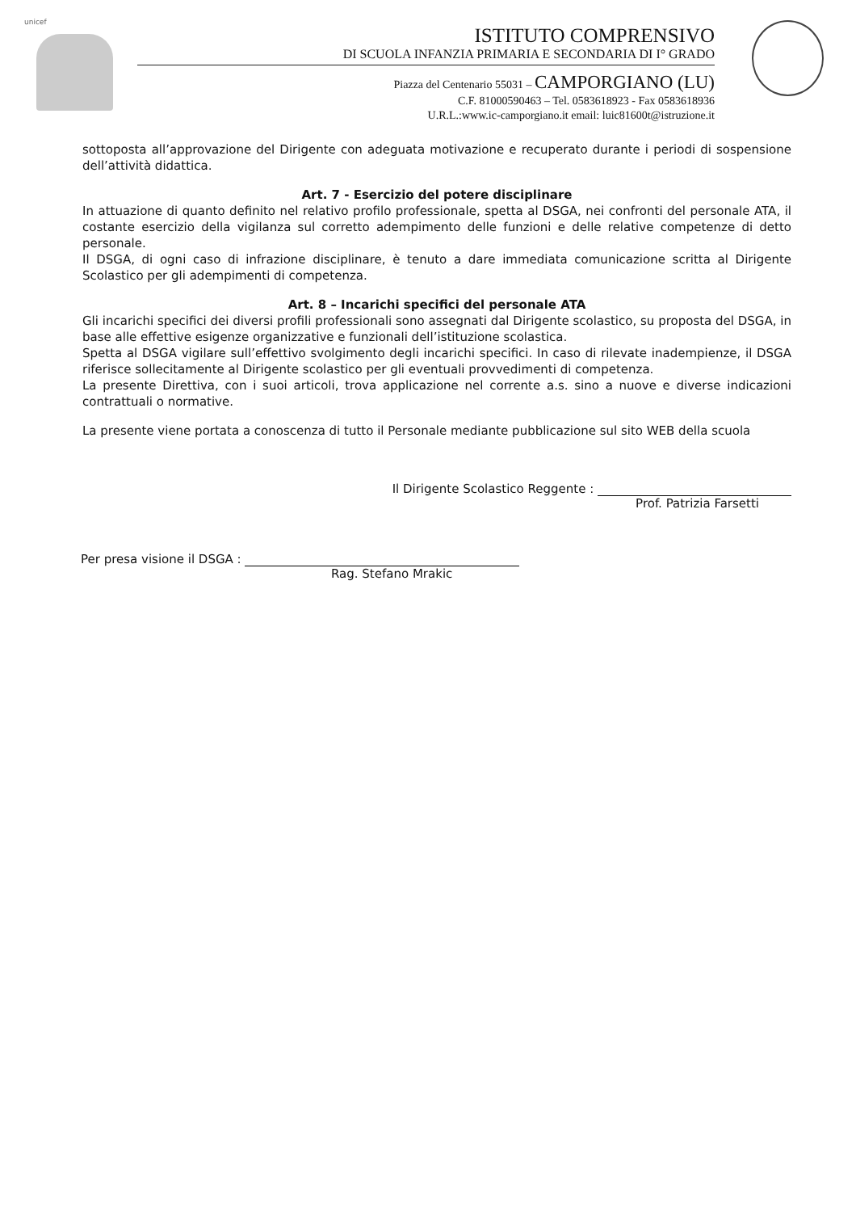unicef
ISTITUTO COMPRENSIVO
DI SCUOLA INFANZIA PRIMARIA E SECONDARIA DI I° GRADO
Piazza del Centenario 55031 – CAMPORGIANO (LU)
C.F. 81000590463 – Tel. 0583618923 - Fax 0583618936
U.R.L.:www.ic-camporgiano.it email: luic81600t@istruzione.it
sottoposta all’approvazione del Dirigente con adeguata motivazione e recuperato durante i periodi di sospensione dell’attività didattica.
Art. 7 - Esercizio del potere disciplinare
In attuazione di quanto definito nel relativo profilo professionale, spetta al DSGA, nei confronti del personale ATA, il costante esercizio della vigilanza sul corretto adempimento delle funzioni e delle relative competenze di detto personale.
Il DSGA, di ogni caso di infrazione disciplinare, è tenuto a dare immediata comunicazione scritta al Dirigente Scolastico per gli adempimenti di competenza.
Art. 8 – Incarichi specifici del personale ATA
Gli incarichi specifici dei diversi profili professionali sono assegnati dal Dirigente scolastico, su proposta del DSGA, in base alle effettive esigenze organizzative e funzionali dell’istituzione scolastica.
Spetta al DSGA vigilare sull’effettivo svolgimento degli incarichi specifici. In caso di rilevate inadempienze, il DSGA riferisce sollecitamente al Dirigente scolastico per gli eventuali provvedimenti di competenza.
La presente Direttiva, con i suoi articoli, trova applicazione nel corrente a.s. sino a nuove e diverse indicazioni contrattuali o normative.
La presente viene portata a conoscenza di tutto il Personale mediante pubblicazione sul sito WEB della scuola
Il Dirigente Scolastico Reggente :
Prof. Patrizia Farsetti
Per presa visione il DSGA :
Rag. Stefano Mrakic